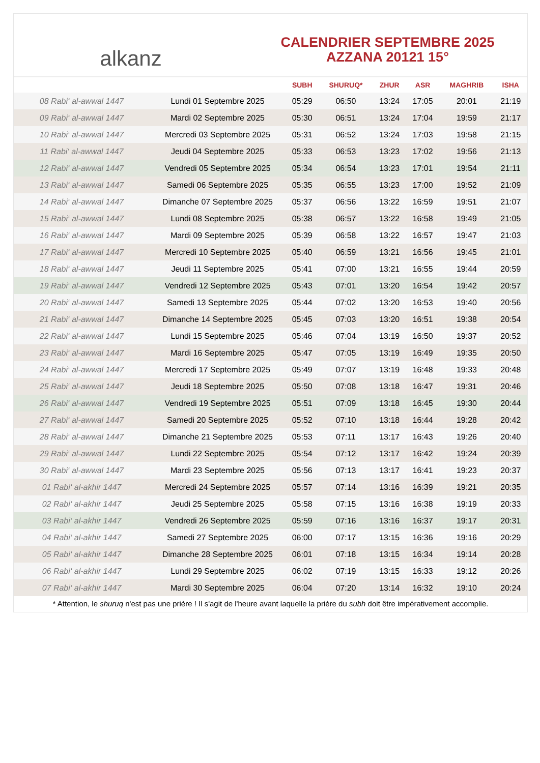alkanz
CALENDRIER SEPTEMBRE 2025
AZZANA 20121 15°
| | | SUBH | SHURUQ* | ZHUR | ASR | MAGHRIB | ISHA |
| --- | --- | --- | --- | --- | --- | --- | --- |
| 08 Rabi‘ al-awwal 1447 | Lundi 01 Septembre 2025 | 05:29 | 06:50 | 13:24 | 17:05 | 20:01 | 21:19 |
| 09 Rabi‘ al-awwal 1447 | Mardi 02 Septembre 2025 | 05:30 | 06:51 | 13:24 | 17:04 | 19:59 | 21:17 |
| 10 Rabi‘ al-awwal 1447 | Mercredi 03 Septembre 2025 | 05:31 | 06:52 | 13:24 | 17:03 | 19:58 | 21:15 |
| 11 Rabi‘ al-awwal 1447 | Jeudi 04 Septembre 2025 | 05:33 | 06:53 | 13:23 | 17:02 | 19:56 | 21:13 |
| 12 Rabi‘ al-awwal 1447 | Vendredi 05 Septembre 2025 | 05:34 | 06:54 | 13:23 | 17:01 | 19:54 | 21:11 |
| 13 Rabi‘ al-awwal 1447 | Samedi 06 Septembre 2025 | 05:35 | 06:55 | 13:23 | 17:00 | 19:52 | 21:09 |
| 14 Rabi‘ al-awwal 1447 | Dimanche 07 Septembre 2025 | 05:37 | 06:56 | 13:22 | 16:59 | 19:51 | 21:07 |
| 15 Rabi‘ al-awwal 1447 | Lundi 08 Septembre 2025 | 05:38 | 06:57 | 13:22 | 16:58 | 19:49 | 21:05 |
| 16 Rabi‘ al-awwal 1447 | Mardi 09 Septembre 2025 | 05:39 | 06:58 | 13:22 | 16:57 | 19:47 | 21:03 |
| 17 Rabi‘ al-awwal 1447 | Mercredi 10 Septembre 2025 | 05:40 | 06:59 | 13:21 | 16:56 | 19:45 | 21:01 |
| 18 Rabi‘ al-awwal 1447 | Jeudi 11 Septembre 2025 | 05:41 | 07:00 | 13:21 | 16:55 | 19:44 | 20:59 |
| 19 Rabi‘ al-awwal 1447 | Vendredi 12 Septembre 2025 | 05:43 | 07:01 | 13:20 | 16:54 | 19:42 | 20:57 |
| 20 Rabi‘ al-awwal 1447 | Samedi 13 Septembre 2025 | 05:44 | 07:02 | 13:20 | 16:53 | 19:40 | 20:56 |
| 21 Rabi‘ al-awwal 1447 | Dimanche 14 Septembre 2025 | 05:45 | 07:03 | 13:20 | 16:51 | 19:38 | 20:54 |
| 22 Rabi‘ al-awwal 1447 | Lundi 15 Septembre 2025 | 05:46 | 07:04 | 13:19 | 16:50 | 19:37 | 20:52 |
| 23 Rabi‘ al-awwal 1447 | Mardi 16 Septembre 2025 | 05:47 | 07:05 | 13:19 | 16:49 | 19:35 | 20:50 |
| 24 Rabi‘ al-awwal 1447 | Mercredi 17 Septembre 2025 | 05:49 | 07:07 | 13:19 | 16:48 | 19:33 | 20:48 |
| 25 Rabi‘ al-awwal 1447 | Jeudi 18 Septembre 2025 | 05:50 | 07:08 | 13:18 | 16:47 | 19:31 | 20:46 |
| 26 Rabi‘ al-awwal 1447 | Vendredi 19 Septembre 2025 | 05:51 | 07:09 | 13:18 | 16:45 | 19:30 | 20:44 |
| 27 Rabi‘ al-awwal 1447 | Samedi 20 Septembre 2025 | 05:52 | 07:10 | 13:18 | 16:44 | 19:28 | 20:42 |
| 28 Rabi‘ al-awwal 1447 | Dimanche 21 Septembre 2025 | 05:53 | 07:11 | 13:17 | 16:43 | 19:26 | 20:40 |
| 29 Rabi‘ al-awwal 1447 | Lundi 22 Septembre 2025 | 05:54 | 07:12 | 13:17 | 16:42 | 19:24 | 20:39 |
| 30 Rabi‘ al-awwal 1447 | Mardi 23 Septembre 2025 | 05:56 | 07:13 | 13:17 | 16:41 | 19:23 | 20:37 |
| 01 Rabi‘ al-akhir 1447 | Mercredi 24 Septembre 2025 | 05:57 | 07:14 | 13:16 | 16:39 | 19:21 | 20:35 |
| 02 Rabi‘ al-akhir 1447 | Jeudi 25 Septembre 2025 | 05:58 | 07:15 | 13:16 | 16:38 | 19:19 | 20:33 |
| 03 Rabi‘ al-akhir 1447 | Vendredi 26 Septembre 2025 | 05:59 | 07:16 | 13:16 | 16:37 | 19:17 | 20:31 |
| 04 Rabi‘ al-akhir 1447 | Samedi 27 Septembre 2025 | 06:00 | 07:17 | 13:15 | 16:36 | 19:16 | 20:29 |
| 05 Rabi‘ al-akhir 1447 | Dimanche 28 Septembre 2025 | 06:01 | 07:18 | 13:15 | 16:34 | 19:14 | 20:28 |
| 06 Rabi‘ al-akhir 1447 | Lundi 29 Septembre 2025 | 06:02 | 07:19 | 13:15 | 16:33 | 19:12 | 20:26 |
| 07 Rabi‘ al-akhir 1447 | Mardi 30 Septembre 2025 | 06:04 | 07:20 | 13:14 | 16:32 | 19:10 | 20:24 |
* Attention, le shuruq n'est pas une prière ! Il s'agit de l'heure avant laquelle la prière du subh doit être impérativement accomplie.